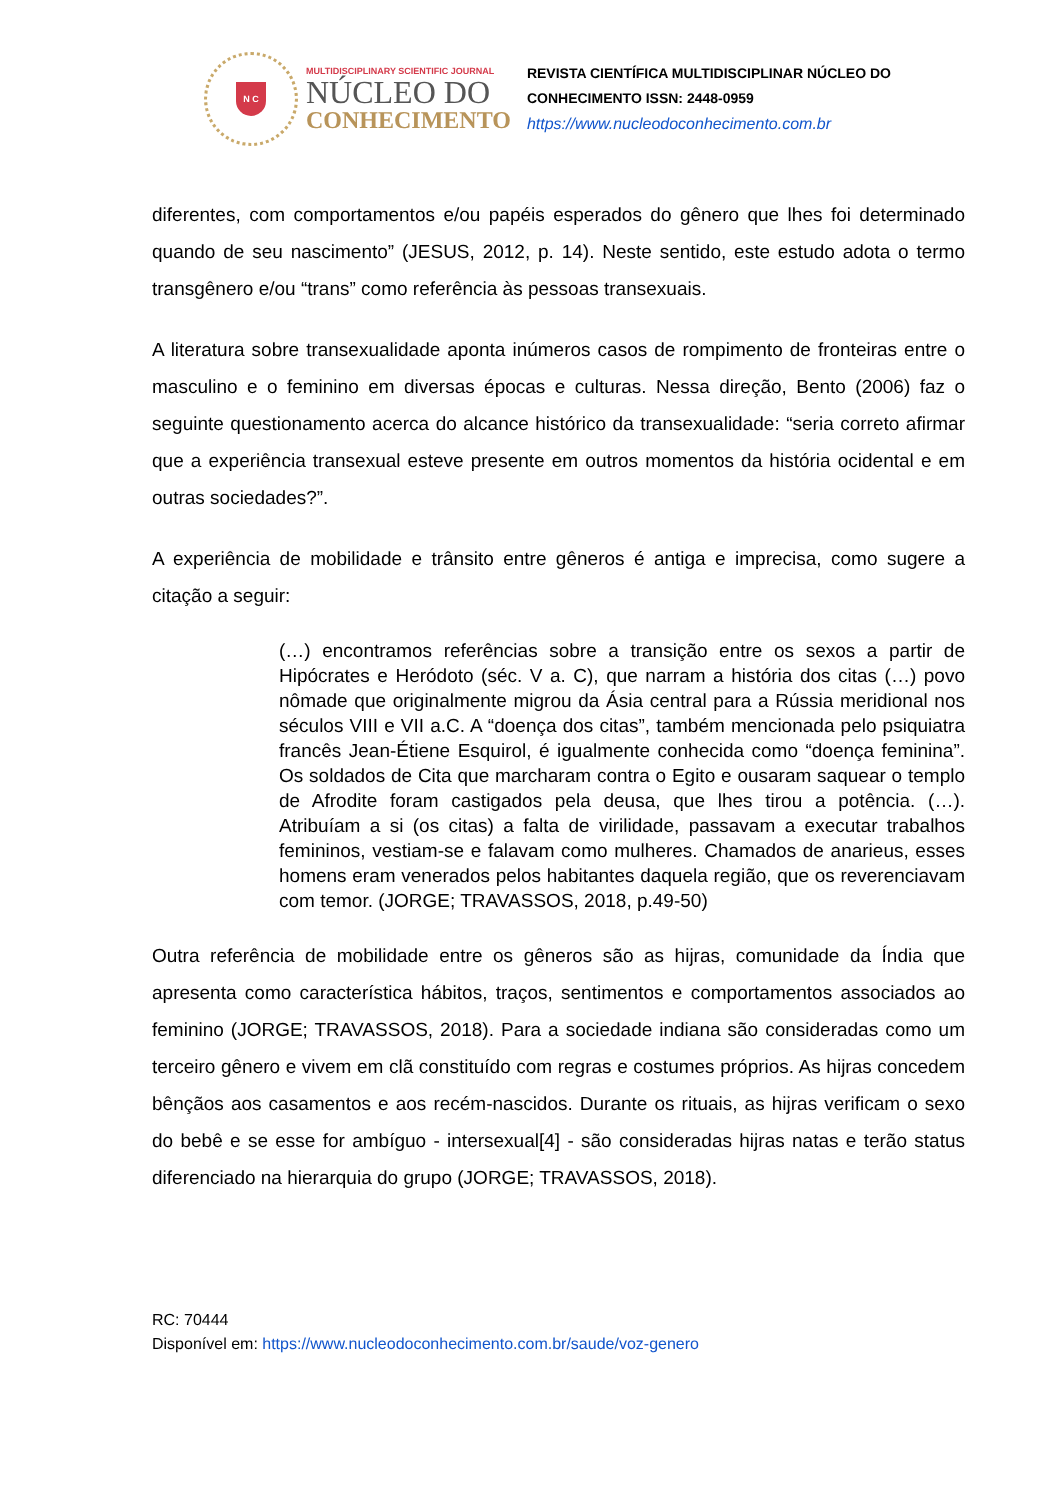N C
MULTIDISCIPLINARY SCIENTIFIC JOURNAL
NÚCLEO DO
CONHECIMENTO
REVISTA CIENTÍFICA MULTIDISCIPLINAR NÚCLEO DO
CONHECIMENTO ISSN: 2448-0959
https://www.nucleodoconhecimento.com.br
diferentes, com comportamentos e/ou papéis esperados do gênero que lhes foi determinado quando de seu nascimento” (JESUS, 2012, p. 14). Neste sentido, este estudo adota o termo transgênero e/ou “trans” como referência às pessoas transexuais.
A literatura sobre transexualidade aponta inúmeros casos de rompimento de fronteiras entre o masculino e o feminino em diversas épocas e culturas. Nessa direção, Bento (2006) faz o seguinte questionamento acerca do alcance histórico da transexualidade: “seria correto afirmar que a experiência transexual esteve presente em outros momentos da história ocidental e em outras sociedades?”.
A experiência de mobilidade e trânsito entre gêneros é antiga e imprecisa, como sugere a citação a seguir:
(…) encontramos referências sobre a transição entre os sexos a partir de Hipócrates e Heródoto (séc. V a. C), que narram a história dos citas (…) povo nômade que originalmente migrou da Ásia central para a Rússia meridional nos séculos VIII e VII a.C. A “doença dos citas”, também mencionada pelo psiquiatra francês Jean-Étiene Esquirol, é igualmente conhecida como “doença feminina”. Os soldados de Cita que marcharam contra o Egito e ousaram saquear o templo de Afrodite foram castigados pela deusa, que lhes tirou a potência. (…). Atribuíam a si (os citas) a falta de virilidade, passavam a executar trabalhos femininos, vestiam-se e falavam como mulheres. Chamados de anarieus, esses homens eram venerados pelos habitantes daquela região, que os reverenciavam com temor. (JORGE; TRAVASSOS, 2018, p.49-50)
Outra referência de mobilidade entre os gêneros são as hijras, comunidade da Índia que apresenta como característica hábitos, traços, sentimentos e comportamentos associados ao feminino (JORGE; TRAVASSOS, 2018). Para a sociedade indiana são consideradas como um terceiro gênero e vivem em clã constituído com regras e costumes próprios. As hijras concedem bênçãos aos casamentos e aos recém-nascidos. Durante os rituais, as hijras verificam o sexo do bebê e se esse for ambíguo - intersexual[4] - são consideradas hijras natas e terão status diferenciado na hierarquia do grupo (JORGE; TRAVASSOS, 2018).
RC: 70444
Disponível em: https://www.nucleodoconhecimento.com.br/saude/voz-genero